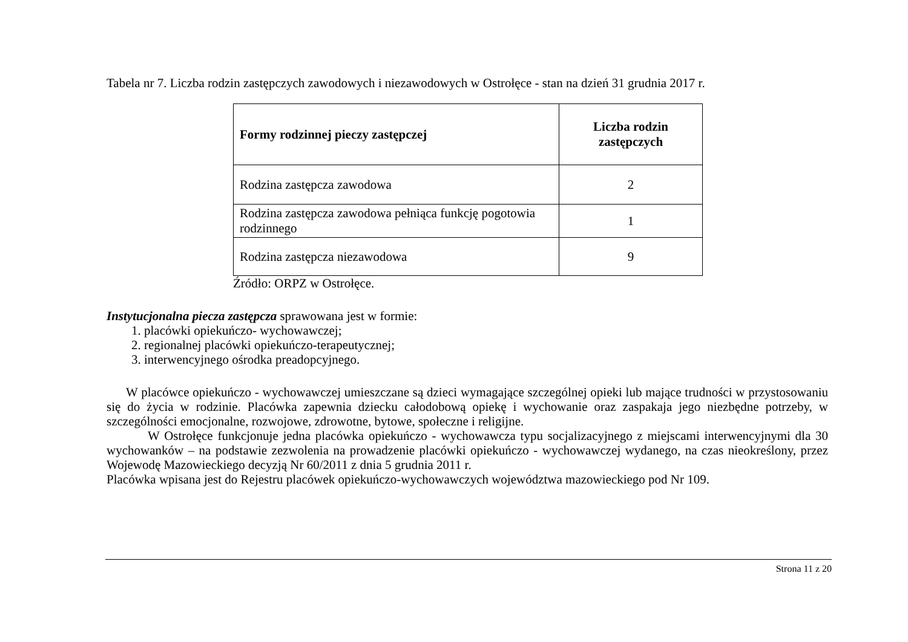Tabela nr 7. Liczba rodzin zastępczych zawodowych i niezawodowych w Ostrołęce - stan na dzień 31 grudnia 2017 r.
| Formy rodzinnej pieczy zastępczej | Liczba rodzin zastępczych |
| --- | --- |
| Rodzina zastępcza zawodowa | 2 |
| Rodzina zastępcza zawodowa pełniąca funkcję pogotowia rodzinnego | 1 |
| Rodzina zastępcza niezawodowa | 9 |
Źródło: ORPZ w Ostrołęce.
Instytucjonalna piecza zastępcza sprawowana jest w formie:
1. placówki opiekuńczo- wychowawczej;
2. regionalnej placówki opiekuńczo-terapeutycznej;
3. interwencyjnego ośrodka preadopcyjnego.
W placówce opiekuńczo - wychowawczej umieszczane są dzieci wymagające szczególnej opieki lub mające trudności w przystosowaniu się do życia w rodzinie. Placówka zapewnia dziecku całodobową opiekę i wychowanie oraz zaspakaja jego niezbędne potrzeby, w szczególności emocjonalne, rozwojowe, zdrowotne, bytowe, społeczne i religijne.
W Ostrołęce funkcjonuje jedna placówka opiekuńczo - wychowawcza typu socjalizacyjnego z miejscami interwencyjnymi dla 30 wychowanków – na podstawie zezwolenia na prowadzenie placówki opiekuńczo - wychowawczej wydanego, na czas nieokreślony, przez Wojewodę Mazowieckiego decyzją Nr 60/2011 z dnia 5 grudnia 2011 r.
Placówka wpisana jest do Rejestru placówek opiekuńczo-wychowawczych województwa mazowieckiego pod Nr 109.
Strona 11 z 20